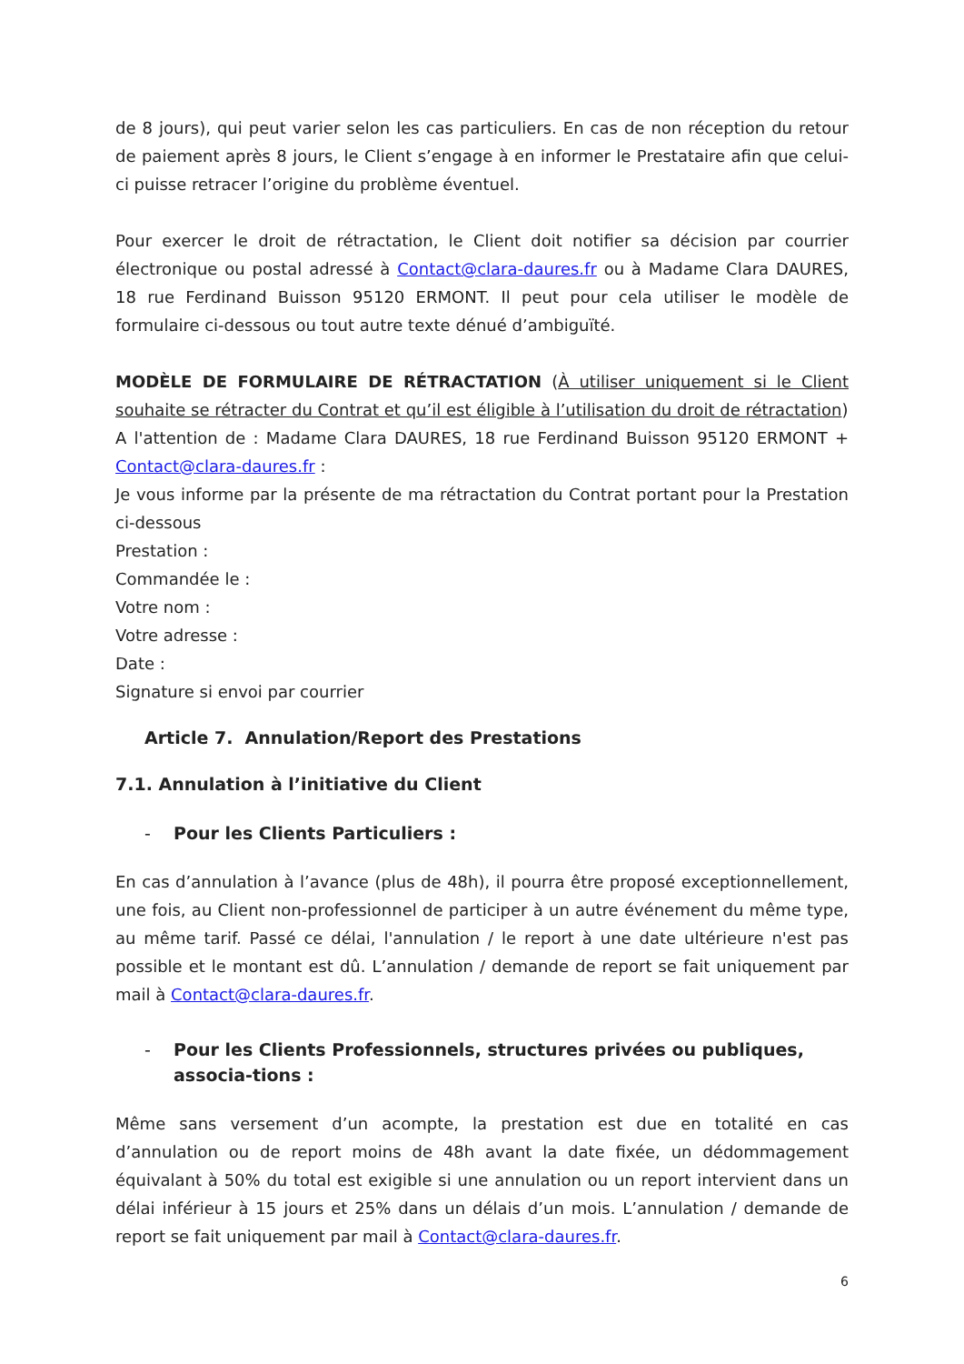de 8 jours), qui peut varier selon les cas particuliers. En cas de non réception du retour de paiement après 8 jours, le Client s’engage à en informer le Prestataire afin que celui-ci puisse retracer l’origine du problème éventuel.
Pour exercer le droit de rétractation, le Client doit notifier sa décision par courrier électronique ou postal adressé à Contact@clara-daures.fr ou à Madame Clara DAURES, 18 rue Ferdinand Buisson 95120 ERMONT. Il peut pour cela utiliser le modèle de formulaire ci-dessous ou tout autre texte dénué d’ambiguïté.
MODÈLE DE FORMULAIRE DE RÉTRACTATION (À utiliser uniquement si le Client souhaite se rétracter du Contrat et qu’il est éligible à l’utilisation du droit de rétractation)
A l'attention de : Madame Clara DAURES, 18 rue Ferdinand Buisson 95120 ERMONT + Contact@clara-daures.fr :
Je vous informe par la présente de ma rétractation du Contrat portant pour la Prestation ci-dessous
Prestation :
Commandée le :
Votre nom :
Votre adresse :
Date :
Signature si envoi par courrier
Article 7. Annulation/Report des Prestations
7.1. Annulation à l’initiative du Client
- Pour les Clients Particuliers :
En cas d’annulation à l’avance (plus de 48h), il pourra être proposé exceptionnellement, une fois, au Client non-professionnel de participer à un autre événement du même type, au même tarif. Passé ce délai, l'annulation / le report à une date ultérieure n'est pas possible et le montant est dû. L’annulation / demande de report se fait uniquement par mail à Contact@clara-daures.fr.
- Pour les Clients Professionnels, structures privées ou publiques, associa-tions :
Même sans versement d’un acompte, la prestation est due en totalité en cas d’annulation ou de report moins de 48h avant la date fixée, un dédommagement équivalant à 50% du total est exigible si une annulation ou un report intervient dans un délai inférieur à 15 jours et 25% dans un délais d’un mois. L’annulation / demande de report se fait uniquement par mail à Contact@clara-daures.fr.
6